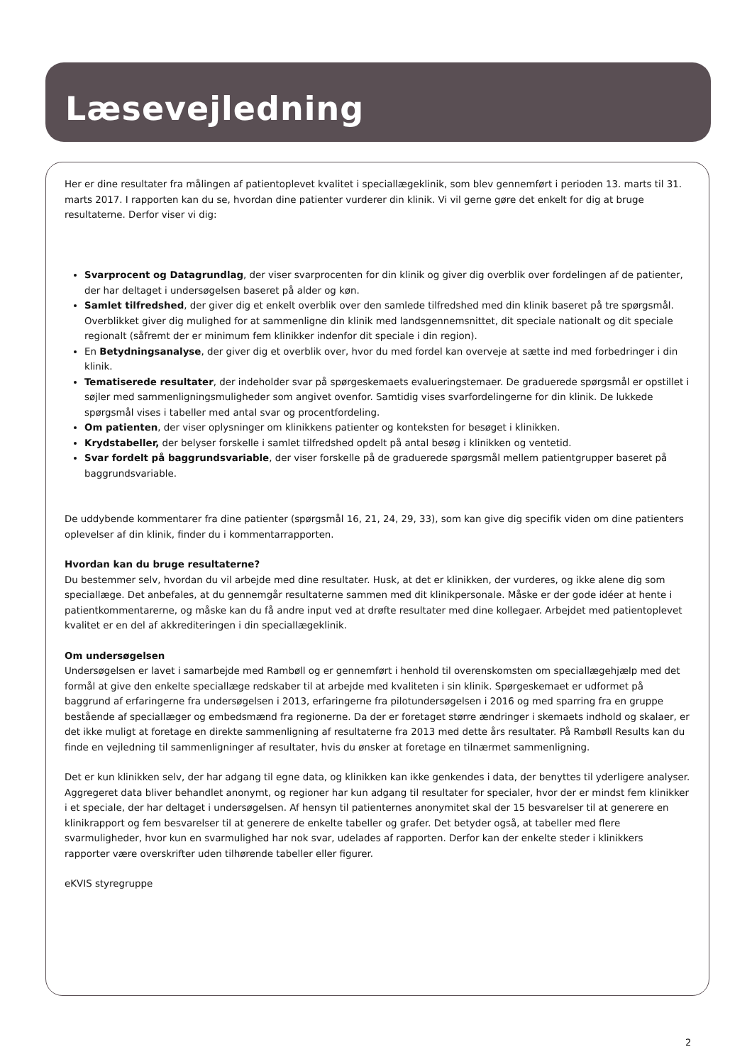Læsevejledning
Her er dine resultater fra målingen af patientoplevet kvalitet i speciallægeklinik, som blev gennemført i perioden 13. marts til 31. marts 2017. I rapporten kan du se, hvordan dine patienter vurderer din klinik. Vi vil gerne gøre det enkelt for dig at bruge resultaterne. Derfor viser vi dig:
Svarprocent og Datagrundlag, der viser svarprocenten for din klinik og giver dig overblik over fordelingen af de patienter, der har deltaget i undersøgelsen baseret på alder og køn.
Samlet tilfredshed, der giver dig et enkelt overblik over den samlede tilfredshed med din klinik baseret på tre spørgsmål. Overblikket giver dig mulighed for at sammenligne din klinik med landsgennemsnittet, dit speciale nationalt og dit speciale regionalt (såfremt der er minimum fem klinikker indenfor dit speciale i din region).
En Betydningsanalyse, der giver dig et overblik over, hvor du med fordel kan overveje at sætte ind med forbedringer i din klinik.
Tematiserede resultater, der indeholder svar på spørgeskemaets evalueringstemaer. De graduerede spørgsmål er opstillet i søjler med sammenligningsmuligheder som angivet ovenfor. Samtidig vises svarfordelingerne for din klinik. De lukkede spørgsmål vises i tabeller med antal svar og procentfordeling.
Om patienten, der viser oplysninger om klinikkens patienter og konteksten for besøget i klinikken.
Krydstabeller, der belyser forskelle i samlet tilfredshed opdelt på antal besøg i klinikken og ventetid.
Svar fordelt på baggrundsvariable, der viser forskelle på de graduerede spørgsmål mellem patientgrupper baseret på baggrundsvariable.
De uddybende kommentarer fra dine patienter (spørgsmål 16, 21, 24, 29, 33), som kan give dig specifik viden om dine patienters oplevelser af din klinik, finder du i kommentarrapporten.
Hvordan kan du bruge resultaterne?
Du bestemmer selv, hvordan du vil arbejde med dine resultater. Husk, at det er klinikken, der vurderes, og ikke alene dig som speciallæge. Det anbefales, at du gennemgår resultaterne sammen med dit klinikpersonale. Måske er der gode idéer at hente i patientkommentarerne, og måske kan du få andre input ved at drøfte resultater med dine kollegaer. Arbejdet med patientoplevet kvalitet er en del af akkrediteringen i din speciallægeklinik.
Om undersøgelsen
Undersøgelsen er lavet i samarbejde med Rambøll og er gennemført i henhold til overenskomsten om speciallægehjælp med det formål at give den enkelte speciallæge redskaber til at arbejde med kvaliteten i sin klinik. Spørgeskemaet er udformet på baggrund af erfaringerne fra undersøgelsen i 2013, erfaringerne fra pilotundersøgelsen i 2016 og med sparring fra en gruppe bestående af speciallæger og embedsmænd fra regionerne. Da der er foretaget større ændringer i skemaets indhold og skalaer, er det ikke muligt at foretage en direkte sammenligning af resultaterne fra 2013 med dette års resultater. På Rambøll Results kan du finde en vejledning til sammenligninger af resultater, hvis du ønsker at foretage en tilnærmet sammenligning.
Det er kun klinikken selv, der har adgang til egne data, og klinikken kan ikke genkendes i data, der benyttes til yderligere analyser. Aggregeret data bliver behandlet anonymt, og regioner har kun adgang til resultater for specialer, hvor der er mindst fem klinikker i et speciale, der har deltaget i undersøgelsen. Af hensyn til patienternes anonymitet skal der 15 besvarelser til at generere en klinikrapport og fem besvarelser til at generere de enkelte tabeller og grafer. Det betyder også, at tabeller med flere svarmuligheder, hvor kun en svarmulighed har nok svar, udelades af rapporten. Derfor kan der enkelte steder i klinikkers rapporter være overskrifter uden tilhørende tabeller eller figurer.
eKVIS styregruppe
2